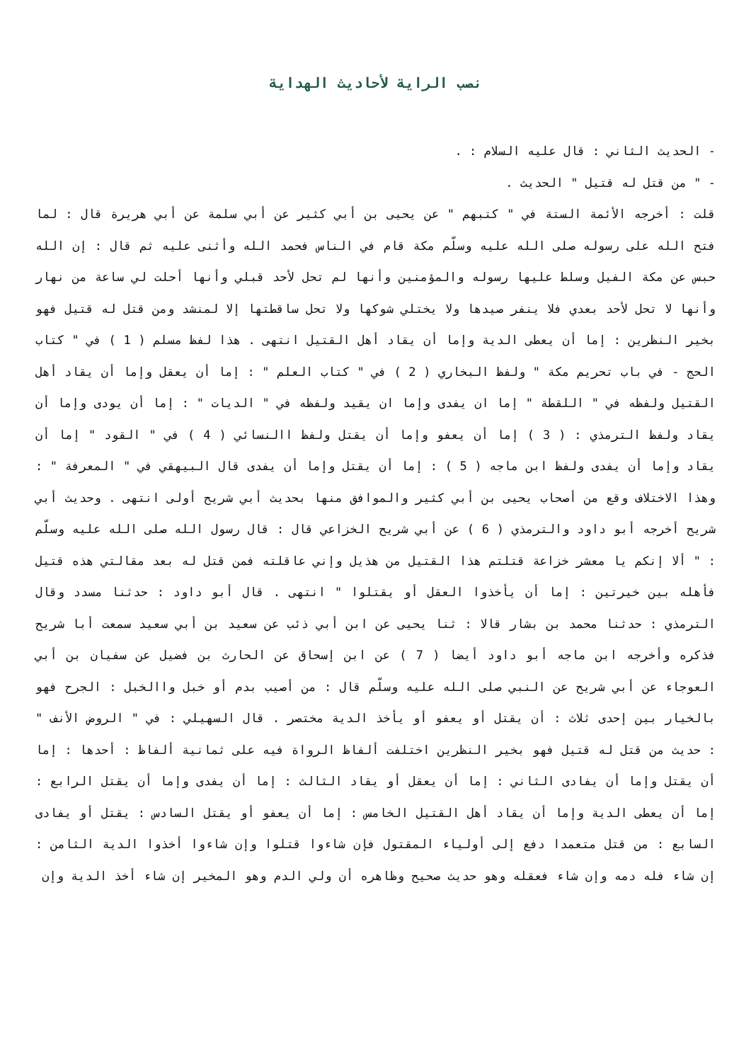نصب الراية لأحاديث الهداية
- الحديث الثاني : قال عليه السلام : .
- " من قتل له قتيل " الحديث .
قلت : أخرجه الأئمة الستة في " كتبهم " عن يحيى بن أبي كثير عن أبي سلمة عن أبي هريرة قال : لما فتح الله على رسوله صلى الله عليه وسلّم مكة قام في الناس فحمد الله وأثنى عليه ثم قال : إن الله حبس عن مكة الفيل وسلط عليها رسوله والمؤمنين وأنها لم تحل لأحد قبلي وأنها أحلت لي ساعة من نهار وأنها لا تحل لأحد بعدي فلا ينفر صيدها ولا يختلي شوكها ولا تحل ساقطتها إلا لمنشد ومن قتل له قتيل فهو بخير النظرين : إما أن يعطى الدية وإما أن يقاد أهل القتيل انتهى . هذا لفظ مسلم ( 1 ) في " كتاب الحج - في باب تحريم مكة " ولفظ البخاري ( 2 ) في " كتاب العلم " : إما أن يعقل وإما أن يقاد أهل القتيل ولفظه في " اللقطة " إما ان يفدى وإما ان يقيد ولفظه في " الديات " : إما أن يودى وإما أن يقاد ولفظ الترمذي : ( 3 ) إما أن يعفو وإما أن يقتل ولفظ االنسائي ( 4 ) في " القود " إما أن يقاد وإما أن يفدى ولفظ ابن ماجه ( 5 ) : إما أن يقتل وإما أن يفدى قال البيهقي في " المعرفة " : وهذا الاختلاف وقع من أصحاب يحيى بن أبي كثير والموافق منها بحديث أبي شريح أولى انتهى . وحديث أبي شريح أخرجه أبو داود والترمذي ( 6 ) عن أبي شريح الخزاعي قال : قال رسول الله صلى الله عليه وسلّم : " ألا إنكم يا معشر خزاعة قتلتم هذا القتيل من هذيل وإني عاقلته فمن قتل له بعد مقالتي هذه قتيل فأهله بين خيرتين : إما أن يأخذوا العقل أو يقتلوا " انتهى . قال أبو داود : حدثنا مسدد وقال الترمذي : حدثنا محمد بن بشار قالا : ثنا يحيى عن ابن أبي ذئب عن سعيد بن أبي سعيد سمعت أبا شريح فذكره وأخرجه ابن ماجه أبو داود أيضا ( 7 ) عن ابن إسحاق عن الحارث بن فضيل عن سفيان بن أبي العوجاء عن أبي شريح عن النبي صلى الله عليه وسلّم قال : من أصيب بدم أو خبل واالخبل : الجرح فهو بالخيار بين إحدى ثلاث : أن يقتل أو يعفو أو يأخذ الدية مختصر . قال السهيلي : في " الروض الأنف " : حديث من قتل له قتيل فهو بخير النظرين اختلفت ألفاظ الرواة فيه على ثمانية ألفاظ : أحدها : إما أن يقتل وإما أن يفادى الثاني : إما أن يعقل أو يقاد الثالث : إما أن يفدى وإما أن يقتل الرابع : إما أن يعطى الدية وإما أن يقاد أهل القتيل الخامس : إما أن يعفو أو يقتل السادس : يقتل أو يفادى السابع : من قتل متعمدا دفع إلى أولياء المقتول فإن شاءوا قتلوا وإن شاءوا أخذوا الدية الثامن : إن شاء فله دمه وإن شاء فعقله وهو حديث صحيح وظاهره أن ولي الدم وهو المخير إن شاء أخذ الدية وإن